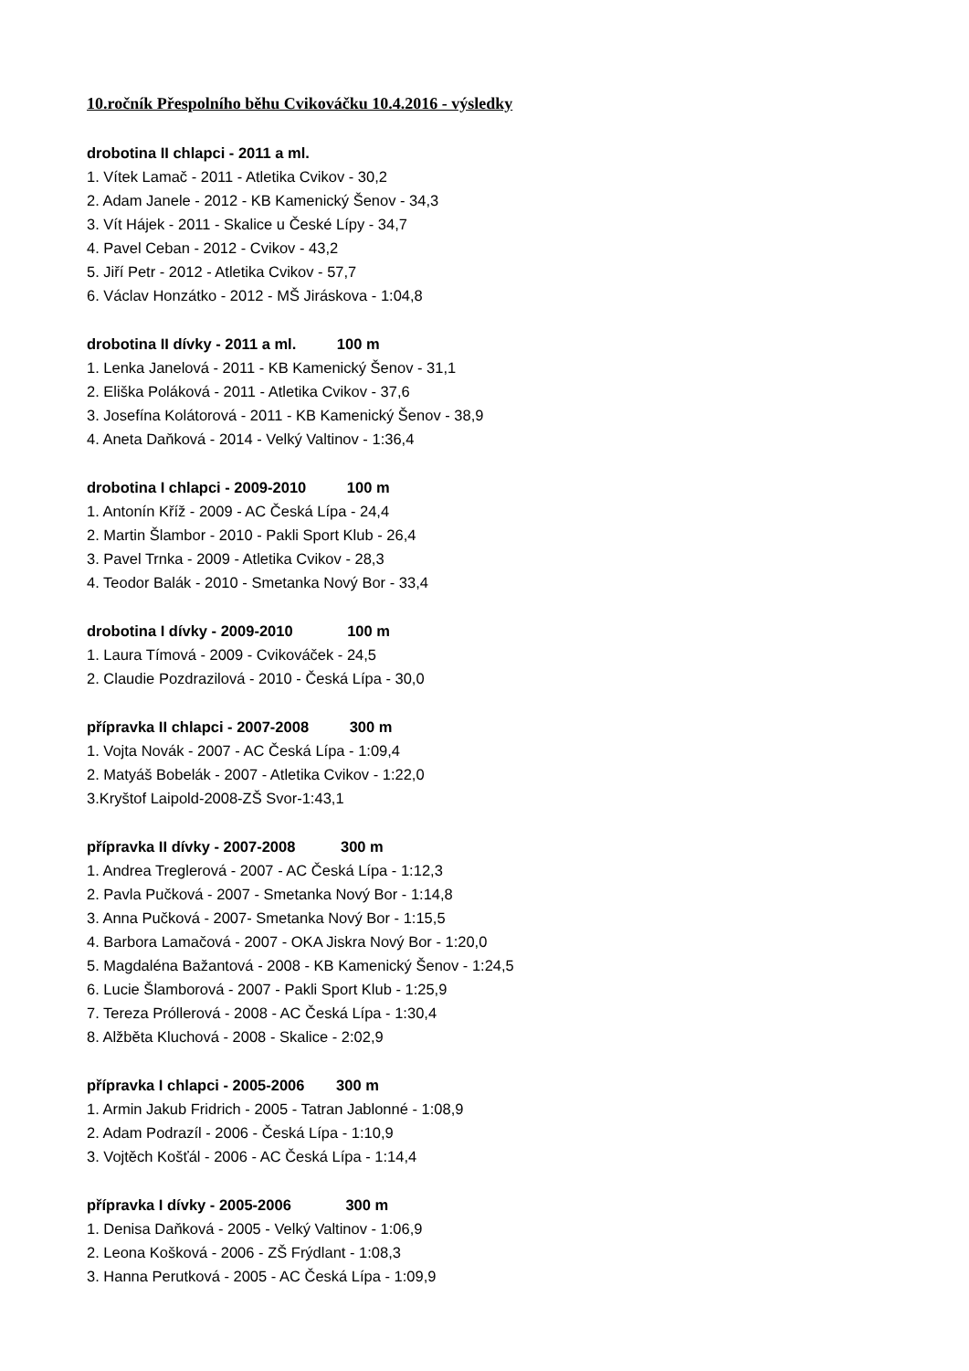10.ročník Přespolního běhu Cvikováčku 10.4.2016 - výsledky
drobotina II chlapci - 2011 a ml.
1. Vítek Lamač - 2011 - Atletika Cvikov - 30,2
2. Adam Janele - 2012 - KB Kamenický Šenov - 34,3
3. Vít Hájek - 2011 - Skalice u České Lípy - 34,7
4. Pavel Ceban - 2012 - Cvikov - 43,2
5. Jiří Petr - 2012 - Atletika Cvikov - 57,7
6. Václav Honzátko - 2012 - MŠ Jiráskova - 1:04,8
drobotina II dívky - 2011 a ml. 100 m
1. Lenka Janelová - 2011 - KB Kamenický Šenov - 31,1
2. Eliška Poláková - 2011 - Atletika Cvikov - 37,6
3. Josefína Kolátorová - 2011 - KB Kamenický Šenov - 38,9
4. Aneta Daňková - 2014 - Velký Valtinov - 1:36,4
drobotina I chlapci - 2009-2010 100 m
1. Antonín Kříž - 2009 - AC Česká Lípa - 24,4
2. Martin Šlambor - 2010 - Pakli Sport Klub - 26,4
3. Pavel Trnka - 2009 - Atletika Cvikov - 28,3
4. Teodor Balák - 2010 - Smetanka Nový Bor - 33,4
drobotina I dívky - 2009-2010 100 m
1. Laura Tímová - 2009 - Cvikováček - 24,5
2. Claudie Pozdrazilová - 2010 - Česká Lípa - 30,0
přípravka II chlapci - 2007-2008 300 m
1. Vojta Novák - 2007 - AC Česká Lípa - 1:09,4
2. Matyáš Bobelák - 2007 - Atletika Cvikov - 1:22,0
3.Kryštof Laipold-2008-ZŠ Svor-1:43,1
přípravka II dívky - 2007-2008 300 m
1. Andrea Treglerová - 2007 - AC Česká Lípa - 1:12,3
2. Pavla Pučková - 2007 - Smetanka Nový Bor - 1:14,8
3. Anna Pučková - 2007- Smetanka Nový Bor - 1:15,5
4. Barbora Lamačová - 2007 - OKA Jiskra Nový Bor - 1:20,0
5. Magdaléna Bažantová - 2008 - KB Kamenický Šenov - 1:24,5
6. Lucie Šlamborová - 2007 - Pakli Sport Klub - 1:25,9
7. Tereza Próllerová - 2008 - AC Česká Lípa - 1:30,4
8. Alžběta Kluchová - 2008 - Skalice - 2:02,9
přípravka I chlapci - 2005-2006 300 m
1. Armin Jakub Fridrich - 2005 - Tatran Jablonné - 1:08,9
2. Adam Podrazíl - 2006 - Česká Lípa - 1:10,9
3. Vojtěch Košťál - 2006 - AC Česká Lípa - 1:14,4
přípravka I dívky - 2005-2006 300 m
1. Denisa Daňková - 2005 - Velký Valtinov - 1:06,9
2. Leona Košková - 2006 - ZŠ Frýdlant - 1:08,3
3. Hanna Perutková - 2005 - AC Česká Lípa - 1:09,9